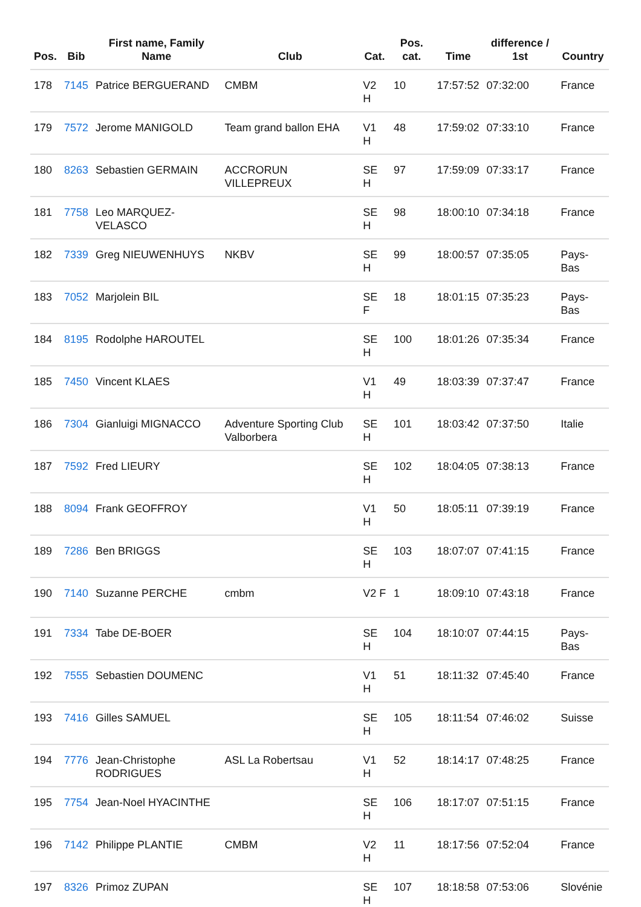| Pos. | Bib | First name, Family Name | Club | Cat. | Pos. cat. | Time | difference / 1st | Country |
| --- | --- | --- | --- | --- | --- | --- | --- | --- |
| 178 | 7145 | Patrice BERGUERAND | CMBM | V2 H | 10 | 17:57:52 | 07:32:00 | France |
| 179 | 7572 | Jerome MANIGOLD | Team grand ballon EHA | V1 H | 48 | 17:59:02 | 07:33:10 | France |
| 180 | 8263 | Sebastien GERMAIN | ACCRORUN VILLEPREUX | SE H | 97 | 17:59:09 | 07:33:17 | France |
| 181 | 7758 | Leo MARQUEZ-VELASCO | | SE H | 98 | 18:00:10 | 07:34:18 | France |
| 182 | 7339 | Greg NIEUWENHUYS | NKBV | SE H | 99 | 18:00:57 | 07:35:05 | Pays-Bas |
| 183 | 7052 | Marjolein BIL | | SE F | 18 | 18:01:15 | 07:35:23 | Pays-Bas |
| 184 | 8195 | Rodolphe HAROUTEL | | SE H | 100 | 18:01:26 | 07:35:34 | France |
| 185 | 7450 | Vincent KLAES | | V1 H | 49 | 18:03:39 | 07:37:47 | France |
| 186 | 7304 | Gianluigi MIGNACCO | Adventure Sporting Club Valborbera | SE H | 101 | 18:03:42 | 07:37:50 | Italie |
| 187 | 7592 | Fred LIEURY | | SE H | 102 | 18:04:05 | 07:38:13 | France |
| 188 | 8094 | Frank GEOFFROY | | V1 H | 50 | 18:05:11 | 07:39:19 | France |
| 189 | 7286 | Ben BRIGGS | | SE H | 103 | 18:07:07 | 07:41:15 | France |
| 190 | 7140 | Suzanne PERCHE | cmbm | V2 F | 1 | 18:09:10 | 07:43:18 | France |
| 191 | 7334 | Tabe DE-BOER | | SE H | 104 | 18:10:07 | 07:44:15 | Pays-Bas |
| 192 | 7555 | Sebastien DOUMENC | | V1 H | 51 | 18:11:32 | 07:45:40 | France |
| 193 | 7416 | Gilles SAMUEL | | SE H | 105 | 18:11:54 | 07:46:02 | Suisse |
| 194 | 7776 | Jean-Christophe RODRIGUES | ASL La Robertsau | V1 H | 52 | 18:14:17 | 07:48:25 | France |
| 195 | 7754 | Jean-Noel HYACINTHE | | SE H | 106 | 18:17:07 | 07:51:15 | France |
| 196 | 7142 | Philippe PLANTIE | CMBM | V2 H | 11 | 18:17:56 | 07:52:04 | France |
| 197 | 8326 | Primoz ZUPAN | | SE H | 107 | 18:18:58 | 07:53:06 | Slovénie |